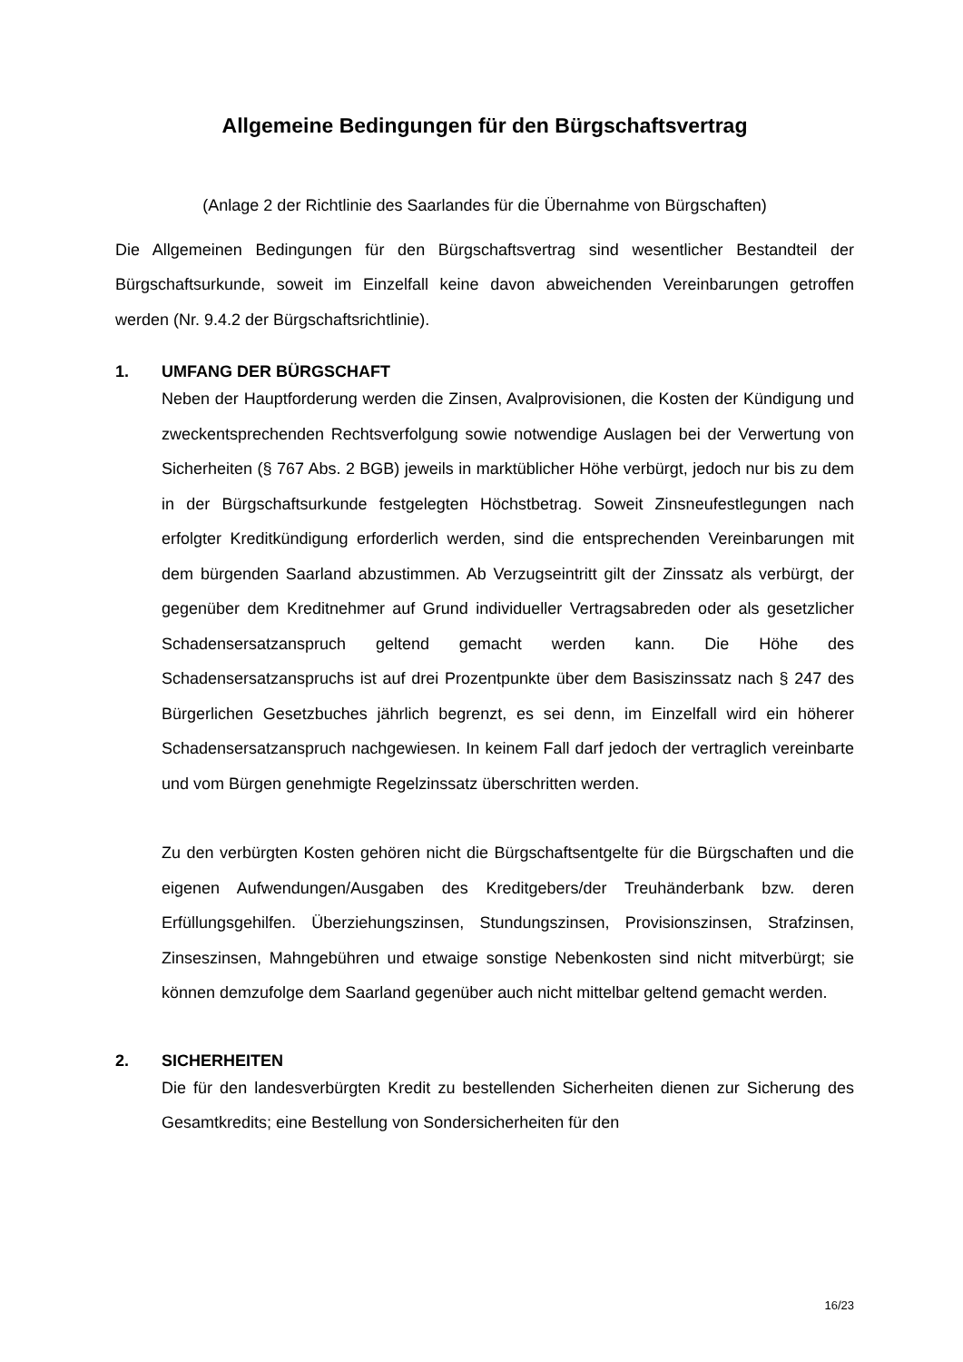Allgemeine Bedingungen für den Bürgschaftsvertrag
(Anlage 2 der Richtlinie des Saarlandes für die Übernahme von Bürgschaften)
Die Allgemeinen Bedingungen für den Bürgschaftsvertrag sind wesentlicher Bestandteil der Bürgschaftsurkunde, soweit im Einzelfall keine davon abweichenden Vereinbarungen getroffen werden (Nr. 9.4.2 der Bürgschaftsrichtlinie).
1. UMFANG DER BÜRGSCHAFT
Neben der Hauptforderung werden die Zinsen, Avalprovisionen, die Kosten der Kündigung und zweckentsprechenden Rechtsverfolgung sowie notwendige Auslagen bei der Verwertung von Sicherheiten (§ 767 Abs. 2 BGB) jeweils in marktüblicher Höhe verbürgt, jedoch nur bis zu dem in der Bürgschaftsurkunde festgelegten Höchstbetrag. Soweit Zinsneufestlegungen nach erfolgter Kreditkündigung erforderlich werden, sind die entsprechenden Vereinbarungen mit dem bürgenden Saarland abzustimmen. Ab Verzugseintritt gilt der Zinssatz als verbürgt, der gegenüber dem Kreditnehmer auf Grund individueller Vertragsabreden oder als gesetzlicher Schadensersatzanspruch geltend gemacht werden kann. Die Höhe des Schadensersatzanspruchs ist auf drei Prozentpunkte über dem Basiszinssatz nach § 247 des Bürgerlichen Gesetzbuches jährlich begrenzt, es sei denn, im Einzelfall wird ein höherer Schadensersatzanspruch nachgewiesen. In keinem Fall darf jedoch der vertraglich vereinbarte und vom Bürgen genehmigte Regelzinssatz überschritten werden.
Zu den verbürgten Kosten gehören nicht die Bürgschaftsentgelte für die Bürgschaften und die eigenen Aufwendungen/Ausgaben des Kreditgebers/der Treuhänderbank bzw. deren Erfüllungsgehilfen. Überziehungszinsen, Stundungszinsen, Provisionszinsen, Strafzinsen, Zinseszinsen, Mahngebühren und etwaige sonstige Nebenkosten sind nicht mitverbürgt; sie können demzufolge dem Saarland gegenüber auch nicht mittelbar geltend gemacht werden.
2. SICHERHEITEN
Die für den landesverbürgten Kredit zu bestellenden Sicherheiten dienen zur Sicherung des Gesamtkredits; eine Bestellung von Sondersicherheiten für den
16/23